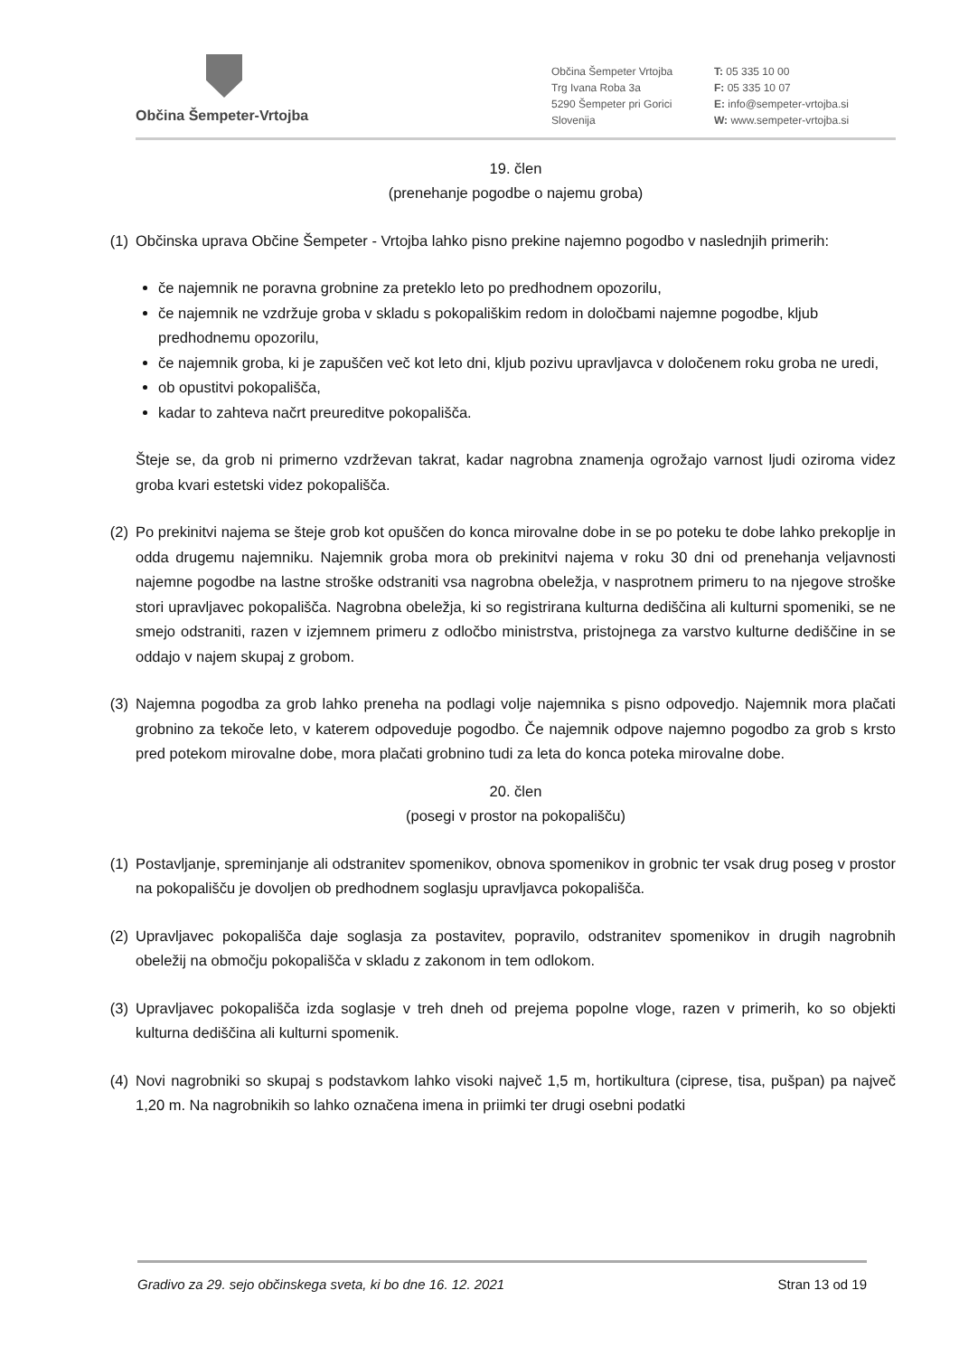Občina Šempeter-Vrtojba
Občina Šempeter Vrtojba
Trg Ivana Roba 3a
5290 Šempeter pri Gorici
Slovenija
T: 05 335 10 00
F: 05 335 10 07
E: info@sempeter-vrtojba.si
W: www.sempeter-vrtojba.si
19. člen
(prenehanje pogodbe o najemu groba)
(1) Občinska uprava Občine Šempeter - Vrtojba lahko pisno prekine najemno pogodbo v naslednjih primerih:
če najemnik ne poravna grobnine za preteklo leto po predhodnem opozorilu,
če najemnik ne vzdržuje groba v skladu s pokopališkim redom in določbami najemne pogodbe, kljub predhodnemu opozorilu,
če najemnik groba, ki je zapuščen več kot leto dni, kljub pozivu upravljavca v določenem roku groba ne uredi,
ob opustitvi pokopališča,
kadar to zahteva načrt preureditve pokopališča.
Šteje se, da grob ni primerno vzdrževan takrat, kadar nagrobna znamenja ogrožajo varnost ljudi oziroma videz groba kvari estetski videz pokopališča.
(2) Po prekinitvi najema se šteje grob kot opuščen do konca mirovalne dobe in se po poteku te dobe lahko prekoplje in odda drugemu najemniku. Najemnik groba mora ob prekinitvi najema v roku 30 dni od prenehanja veljavnosti najemne pogodbe na lastne stroške odstraniti vsa nagrobna obeležja, v nasprotnem primeru to na njegove stroške stori upravljavec pokopališča. Nagrobna obeležja, ki so registrirana kulturna dediščina ali kulturni spomeniki, se ne smejo odstraniti, razen v izjemnem primeru z odločbo ministrstva, pristojnega za varstvo kulturne dediščine in se oddajo v najem skupaj z grobom.
(3) Najemna pogodba za grob lahko preneha na podlagi volje najemnika s pisno odpovedjo. Najemnik mora plačati grobnino za tekoče leto, v katerem odpoveduje pogodbo. Če najemnik odpove najemno pogodbo za grob s krsto pred potekom mirovalne dobe, mora plačati grobnino tudi za leta do konca poteka mirovalne dobe.
20. člen
(posegi v prostor na pokopališču)
(1) Postavljanje, spreminjanje ali odstranitev spomenikov, obnova spomenikov in grobnic ter vsak drug poseg v prostor na pokopališču je dovoljen ob predhodnem soglasju upravljavca pokopališča.
(2) Upravljavec pokopališča daje soglasja za postavitev, popravilo, odstranitev spomenikov in drugih nagrobnih obeležij na območju pokopališča v skladu z zakonom in tem odlokom.
(3) Upravljavec pokopališča izda soglasje v treh dneh od prejema popolne vloge, razen v primerih, ko so objekti kulturna dediščina ali kulturni spomenik.
(4) Novi nagrobniki so skupaj s podstavkom lahko visoki največ 1,5 m, hortikultura (ciprese, tisa, pušpan) pa največ 1,20 m. Na nagrobnikih so lahko označena imena in priimki ter drugi osebni podatki
Gradivo za 29. sejo občinskega sveta, ki bo dne 16. 12. 2021 Stran 13 od 19